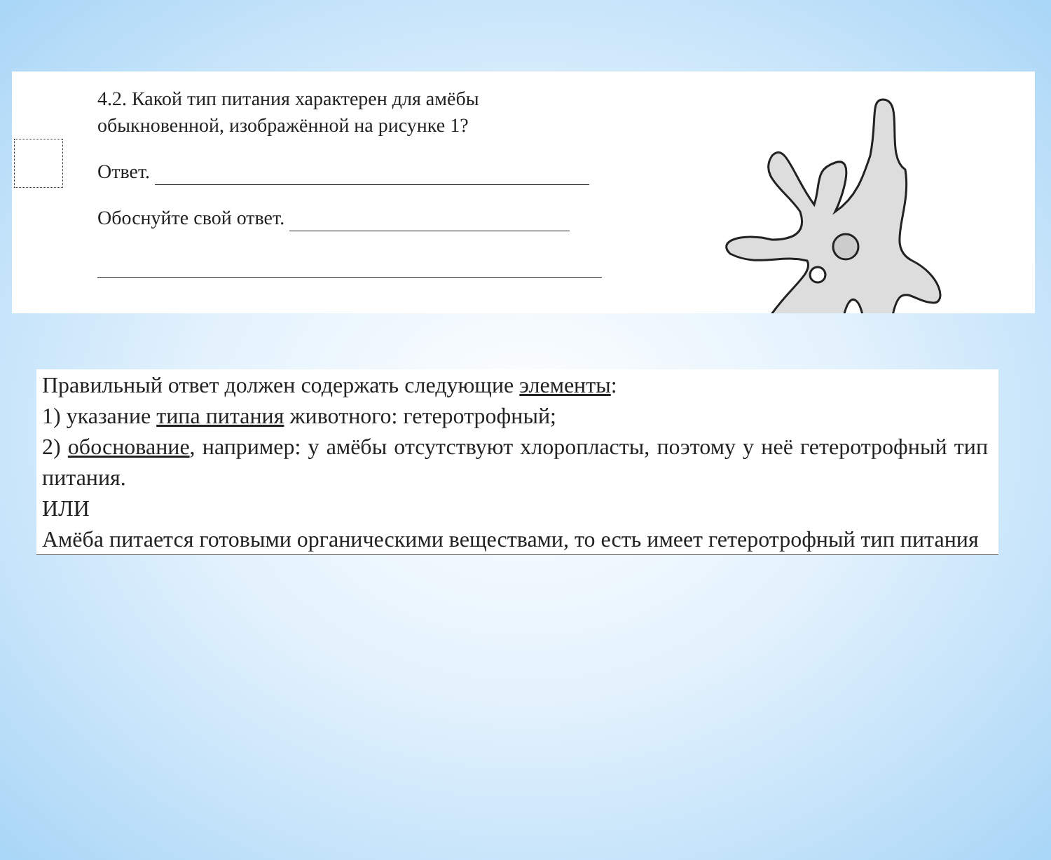4.2. Какой тип питания характерен для амёбы обыкновенной, изображённой на рисунке 1?
Ответ.
Обоснуйте свой ответ.
Правильный ответ должен содержать следующие элементы:
1) указание типа питания животного: гетеротрофный;
2) обоснование, например: у амёбы отсутствуют хлоропласты, поэтому у неё гетеротрофный тип питания.
ИЛИ
Амёба питается готовыми органическими веществами, то есть имеет гетеротрофный тип питания